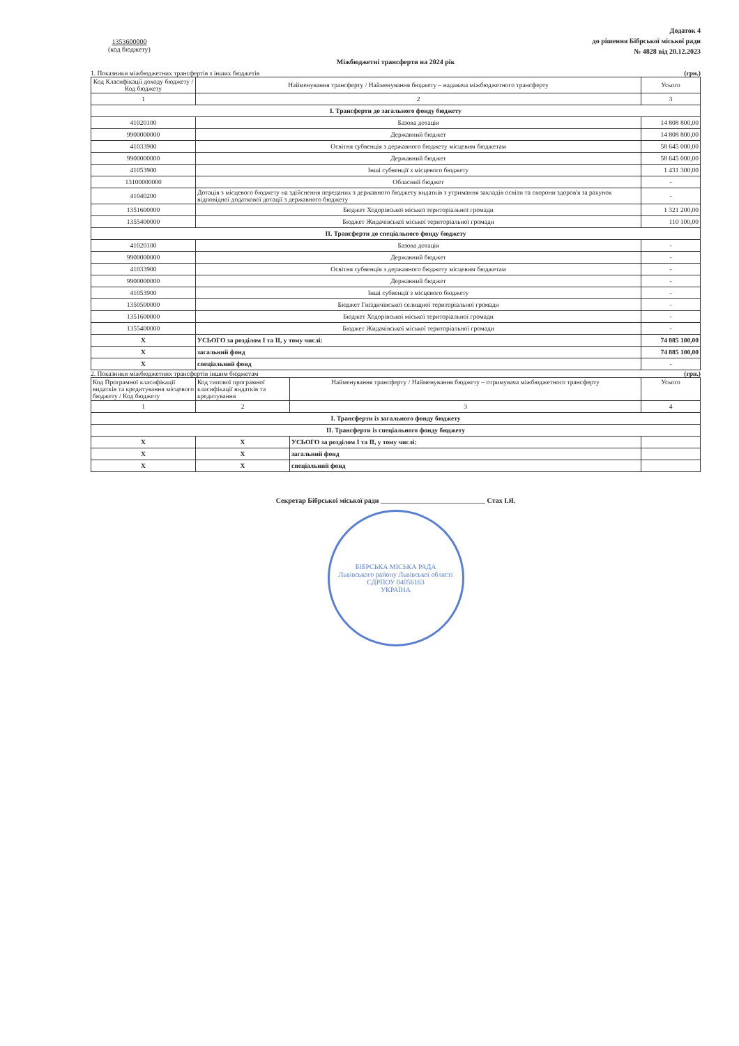1353600000
(код бюджету)
Додаток 4
до рішення Бібрської міської ради
№ 4828 від 20.12.2023
Міжбюджетні трансферти на 2024 рік
1. Показники міжбюджетних трансфертів з інших бюджетів (грн.)
| Код Класифікації доходу бюджету / Код бюджету | Найменування трансферту / Найменування бюджету – надавача міжбюджетного трансферту | Усього |
| --- | --- | --- |
| 1 | 2 | 3 |
| I. Трансферти до загального фонду бюджету | | |
| 41020100 | Базова дотація | 14 808 800,00 |
| 9900000000 | Державний бюджет | 14 808 800,00 |
| 41033900 | Освітня субвенція з державного бюджету місцевим бюджетам | 58 645 000,00 |
| 9900000000 | Державний бюджет | 58 645 000,00 |
| 41053900 | Інші субвенції з місцевого бюджету | 1 431 300,00 |
| 13100000000 | Обласний бюджет | - |
| 41040200 | Дотація з місцевого бюджету на здійснення переданих з державного бюджету видатків з утримання закладів освіти та охорони здоров'я за рахунок відповідної додаткової дотації з державного бюджету | - |
| 1351600000 | Бюджет Ходорівської міської територіальної громади | 1 321 200,00 |
| 1355400000 | Бюджет Жидачівської міської територіальної громади | 110 100,00 |
| II. Трансферти до спеціального фонду бюджету | | |
| 41020100 | Базова дотація | - |
| 9900000000 | Державний бюджет | - |
| 41033900 | Освітня субвенція з державного бюджету місцевим бюджетам | - |
| 9900000000 | Державний бюджет | - |
| 41053900 | Інші субвенції з місцевого бюджету | - |
| 1350500000 | Бюджет Гніздичівської селищної територіальної громади | - |
| 1351600000 | Бюджет Ходорівської міської територіальної громади | - |
| 1355400000 | Бюджет Жидачівської міської територіальної громади | - |
| X | УСЬОГО за розділом I та II, у тому числі: | 74 885 100,00 |
| X | загальний фонд | 74 885 100,00 |
| X | спеціальний фонд | - |
2. Показники міжбюджетних трансфертів іншим бюджетам (грн.)
| Код Програмної класифікації видатків та кредитування місцевого бюджету / Код бюджету | Код типової програмної класифікації видатків та кредитування | Найменування трансферту / Найменування бюджету – отримувача міжбюджетного трансферту | Усього |
| --- | --- | --- | --- |
| 1 | 2 | 3 | 4 |
| I. Трансферти із загального фонду бюджету | | | |
| II. Трансферти із спеціального фонду бюджету | | | |
| X | X | УСЬОГО за розділом I та II, у тому числі: | |
| X | X | загальний фонд | |
| X | X | спеціальний фонд | |
Секретар Бібрської міської ради ______________________________ Стах І.Я.
БІБРСЬКА МІСЬКА РАДА
Львівського району Львівської області
ЄДРПОУ 04056163
УКРАЇНА